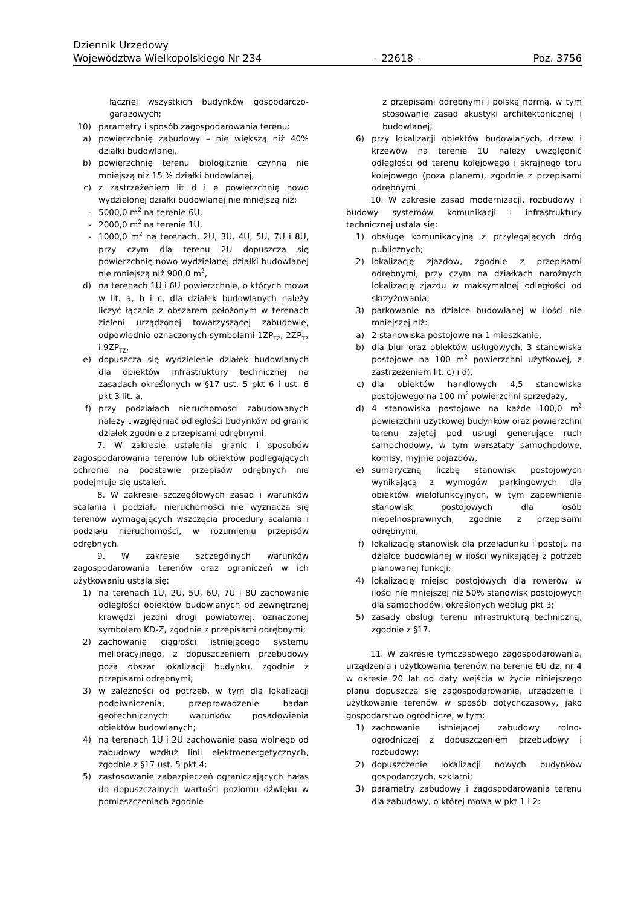Dziennik Urzędowy
Województwa Wielkopolskiego Nr 234 – 22618 – Poz. 3756
łącznej wszystkich budynków gospodarczo-garażowych;
10) parametry i sposób zagospodarowania terenu:
a) powierzchnię zabudowy – nie większą niż 40% działki budowlanej,
b) powierzchnię terenu biologicznie czynną nie mniejszą niż 15 % działki budowlanej,
c) z zastrzeżeniem lit d i e powierzchnię nowo wydzielonej działki budowlanej nie mniejszą niż:
- 5000,0 m<sup>2</sup> na terenie 6U,
- 2000,0 m<sup>2</sup> na terenie 1U,
- 1000,0 m<sup>2</sup> na terenach, 2U, 3U, 4U, 5U, 7U i 8U, przy czym dla terenu 2U dopuszcza się powierzchnię nowo wydzielanej działki budowlanej nie mniejszą niż 900,0 m<sup>2</sup>,
d) na terenach 1U i 6U powierzchnie, o których mowa w lit. a, b i c, dla działek budowlanych należy liczyć łącznie z obszarem położonym w terenach zieleni urządzonej towarzyszącej zabudowie, odpowiednio oznaczonych symbolami 1ZP<sub>TZ</sub>, 2ZP<sub>TZ</sub> i 9ZP<sub>TZ</sub>,
e) dopuszcza się wydzielenie działek budowlanych dla obiektów infrastruktury technicznej na zasadach określonych w §17 ust. 5 pkt 6 i ust. 6 pkt 3 lit. a,
f) przy podziałach nieruchomości zabudowanych należy uwzględniać odległości budynków od granic działek zgodnie z przepisami odrębnymi.
7. W zakresie ustalenia granic i sposobów zagospodarowania terenów lub obiektów podlegających ochronie na podstawie przepisów odrębnych nie podejmuje się ustaleń.
8. W zakresie szczegółowych zasad i warunków scalania i podziału nieruchomości nie wyznacza się terenów wymagających wszczęcia procedury scalania i podziału nieruchomości, w rozumieniu przepisów odrębnych.
9. W zakresie szczególnych warunków zagospodarowania terenów oraz ograniczeń w ich użytkowaniu ustala się:
1) na terenach 1U, 2U, 5U, 6U, 7U i 8U zachowanie odległości obiektów budowlanych od zewnętrznej krawędzi jezdni drogi powiatowej, oznaczonej symbolem KD-Z, zgodnie z przepisami odrębnymi;
2) zachowanie ciągłości istniejącego systemu melioracyjnego, z dopuszczeniem przebudowy poza obszar lokalizacji budynku, zgodnie z przepisami odrębnymi;
3) w zależności od potrzeb, w tym dla lokalizacji podpiwniczenia, przeprowadzenie badań geotechnicznych warunków posadowienia obiektów budowlanych;
4) na terenach 1U i 2U zachowanie pasa wolnego od zabudowy wzdłuż linii elektroenergetycznych, zgodnie z §17 ust. 5 pkt 4;
5) zastosowanie zabezpieczeń ograniczających hałas do dopuszczalnych wartości poziomu dźwięku w pomieszczeniach zgodnie
z przepisami odrębnymi i polską normą, w tym stosowanie zasad akustyki architektonicznej i budowlanej;
6) przy lokalizacji obiektów budowlanych, drzew i krzewów na terenie 1U należy uwzględnić odległości od terenu kolejowego i skrajnego toru kolejowego (poza planem), zgodnie z przepisami odrębnymi.
10. W zakresie zasad modernizacji, rozbudowy i budowy systemów komunikacji i infrastruktury technicznej ustala się:
1) obsługę komunikacyjną z przylegających dróg publicznych;
2) lokalizację zjazdów, zgodnie z przepisami odrębnymi, przy czym na działkach narożnych lokalizację zjazdu w maksymalnej odległości od skrzyżowania;
3) parkowanie na działce budowlanej w ilości nie mniejszej niż:
a) 2 stanowiska postojowe na 1 mieszkanie,
b) dla biur oraz obiektów usługowych, 3 stanowiska postojowe na 100 m<sup>2</sup> powierzchni użytkowej, z zastrzeżeniem lit. c) i d),
c) dla obiektów handlowych 4,5 stanowiska postojowego na 100 m<sup>2</sup> powierzchni sprzedaży,
d) 4 stanowiska postojowe na każde 100,0 m<sup>2</sup> powierzchni użytkowej budynków oraz powierzchni terenu zajętej pod usługi generujące ruch samochodowy, w tym warsztaty samochodowe, komisy, myjnie pojazdów,
e) sumaryczną liczbę stanowisk postojowych wynikającą z wymogów parkingowych dla obiektów wielofunkcyjnych, w tym zapewnienie stanowisk postojowych dla osób niepełnosprawnych, zgodnie z przepisami odrębnymi,
f) lokalizację stanowisk dla przeładunku i postoju na działce budowlanej w ilości wynikającej z potrzeb planowanej funkcji;
4) lokalizację miejsc postojowych dla rowerów w ilości nie mniejszej niż 50% stanowisk postojowych dla samochodów, określonych według pkt 3;
5) zasady obsługi terenu infrastrukturą techniczną, zgodnie z §17.
11. W zakresie tymczasowego zagospodarowania, urządzenia i użytkowania terenów na terenie 6U dz. nr 4 w okresie 20 lat od daty wejścia w życie niniejszego planu dopuszcza się zagospodarowanie, urządzenie i użytkowanie terenów w sposób dotychczasowy, jako gospodarstwo ogrodnicze, w tym:
1) zachowanie istniejącej zabudowy rolno-ogrodniczej z dopuszczeniem przebudowy i rozbudowy;
2) dopuszczenie lokalizacji nowych budynków gospodarczych, szklarni;
3) parametry zabudowy i zagospodarowania terenu dla zabudowy, o której mowa w pkt 1 i 2: